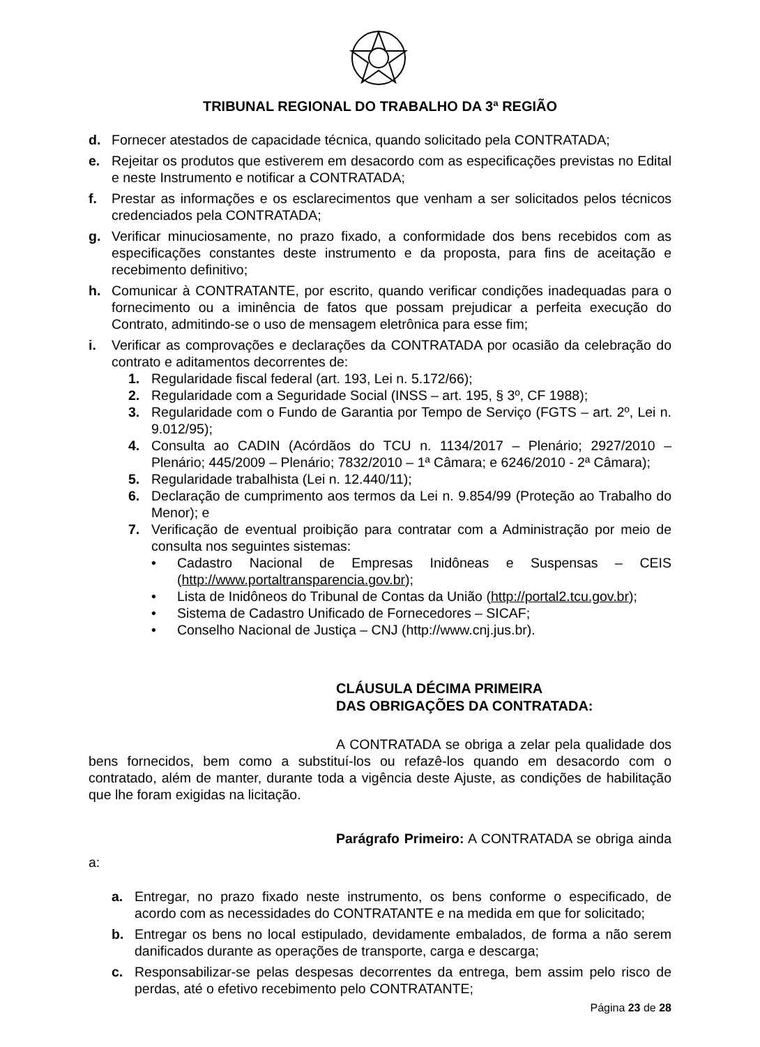TRIBUNAL REGIONAL DO TRABALHO DA 3ª REGIÃO
d. Fornecer atestados de capacidade técnica, quando solicitado pela CONTRATADA;
e. Rejeitar os produtos que estiverem em desacordo com as especificações previstas no Edital e neste Instrumento e notificar a CONTRATADA;
f. Prestar as informações e os esclarecimentos que venham a ser solicitados pelos técnicos credenciados pela CONTRATADA;
g. Verificar minuciosamente, no prazo fixado, a conformidade dos bens recebidos com as especificações constantes deste instrumento e da proposta, para fins de aceitação e recebimento definitivo;
h. Comunicar à CONTRATANTE, por escrito, quando verificar condições inadequadas para o fornecimento ou a iminência de fatos que possam prejudicar a perfeita execução do Contrato, admitindo-se o uso de mensagem eletrônica para esse fim;
i. Verificar as comprovações e declarações da CONTRATADA por ocasião da celebração do contrato e aditamentos decorrentes de:
1. Regularidade fiscal federal (art. 193, Lei n. 5.172/66);
2. Regularidade com a Seguridade Social (INSS – art. 195, § 3º, CF 1988);
3. Regularidade com o Fundo de Garantia por Tempo de Serviço (FGTS – art. 2º, Lei n. 9.012/95);
4. Consulta ao CADIN (Acórdãos do TCU n. 1134/2017 – Plenário; 2927/2010 – Plenário; 445/2009 – Plenário; 7832/2010 – 1ª Câmara; e 6246/2010 - 2ª Câmara);
5. Regularidade trabalhista (Lei n. 12.440/11);
6. Declaração de cumprimento aos termos da Lei n. 9.854/99 (Proteção ao Trabalho do Menor); e
7. Verificação de eventual proibição para contratar com a Administração por meio de consulta nos seguintes sistemas:
• Cadastro Nacional de Empresas Inidôneas e Suspensas – CEIS (http://www.portaltransparencia.gov.br);
• Lista de Inidôneos do Tribunal de Contas da União (http://portal2.tcu.gov.br);
• Sistema de Cadastro Unificado de Fornecedores – SICAF;
• Conselho Nacional de Justiça – CNJ (http://www.cnj.jus.br).
CLÁUSULA DÉCIMA PRIMEIRA
DAS OBRIGAÇÕES DA CONTRATADA:
A CONTRATADA se obriga a zelar pela qualidade dos bens fornecidos, bem como a substituí-los ou refazê-los quando em desacordo com o contratado, além de manter, durante toda a vigência deste Ajuste, as condições de habilitação que lhe foram exigidas na licitação.
Parágrafo Primeiro: A CONTRATADA se obriga ainda a:
a. Entregar, no prazo fixado neste instrumento, os bens conforme o especificado, de acordo com as necessidades do CONTRATANTE e na medida em que for solicitado;
b. Entregar os bens no local estipulado, devidamente embalados, de forma a não serem danificados durante as operações de transporte, carga e descarga;
c. Responsabilizar-se pelas despesas decorrentes da entrega, bem assim pelo risco de perdas, até o efetivo recebimento pelo CONTRATANTE;
Página 23 de 28